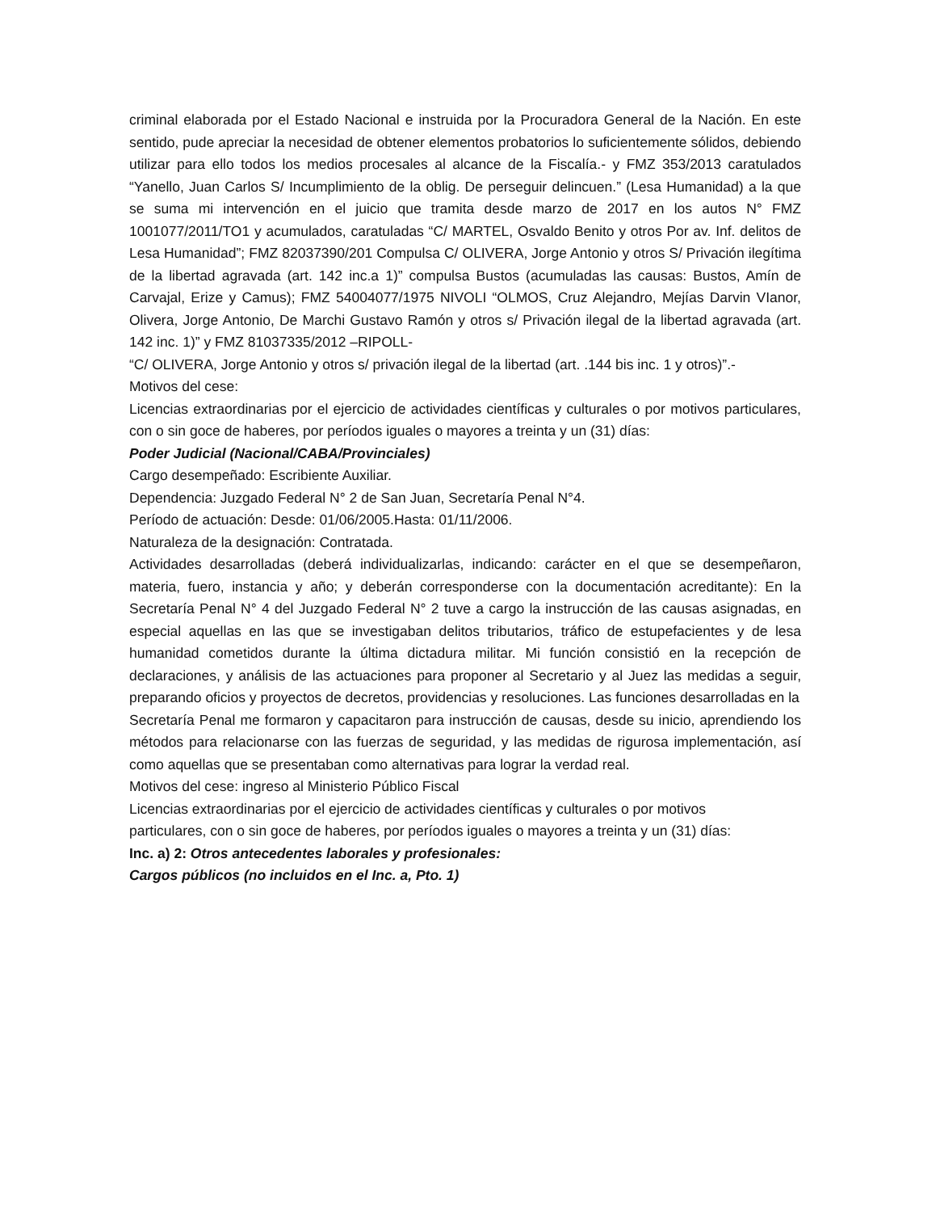criminal elaborada por el Estado Nacional e instruida por la Procuradora General de la Nación. En este sentido, pude apreciar la necesidad de obtener elementos probatorios lo suficientemente sólidos, debiendo utilizar para ello todos los medios procesales al alcance de la Fiscalía.- y FMZ 353/2013 caratulados “Yanello, Juan Carlos S/ Incumplimiento de la oblig. De perseguir delincuen.” (Lesa Humanidad) a la que se suma mi intervención en el juicio que tramita desde marzo de 2017 en los autos N° FMZ 1001077/2011/TO1 y acumulados, caratuladas “C/ MARTEL, Osvaldo Benito y otros Por av. Inf. delitos de Lesa Humanidad”; FMZ 82037390/201 Compulsa C/ OLIVERA, Jorge Antonio y otros S/ Privación ilegítima de la libertad agravada (art. 142 inc.a 1)” compulsa Bustos (acumuladas las causas: Bustos, Amín de Carvajal, Erize y Camus); FMZ 54004077/1975 NIVOLI “OLMOS, Cruz Alejandro, Mejías Darvin VIanor, Olivera, Jorge Antonio, De Marchi Gustavo Ramón y otros s/ Privación ilegal de la libertad agravada (art. 142 inc. 1)” y FMZ 81037335/2012 –RIPOLL-
“C/ OLIVERA, Jorge Antonio y otros s/ privación ilegal de la libertad (art. .144 bis inc. 1 y otros)”.-
Motivos del cese:
Licencias extraordinarias por el ejercicio de actividades científicas y culturales o por motivos particulares, con o sin goce de haberes, por períodos iguales o mayores a treinta y un (31) días:
Poder Judicial (Nacional/CABA/Provinciales)
Cargo desempeñado: Escribiente Auxiliar.
Dependencia: Juzgado Federal N° 2 de San Juan, Secretaría Penal N°4.
Período de actuación: Desde: 01/06/2005.Hasta: 01/11/2006.
Naturaleza de la designación: Contratada.
Actividades desarrolladas (deberá individualizarlas, indicando: carácter en el que se desempeñaron, materia, fuero, instancia y año; y deberán corresponderse con la documentación acreditante): En la Secretaría Penal N° 4 del Juzgado Federal N° 2 tuve a cargo la instrucción de las causas asignadas, en especial aquellas en las que se investigaban delitos tributarios, tráfico de estupefacientes y de lesa humanidad cometidos durante la última dictadura militar. Mi función consistió en la recepción de declaraciones, y análisis de las actuaciones para proponer al Secretario y al Juez las medidas a seguir, preparando oficios y proyectos de decretos, providencias y resoluciones. Las funciones desarrolladas en la
Secretaría Penal me formaron y capacitaron para instrucción de causas, desde su inicio, aprendiendo los métodos para relacionarse con las fuerzas de seguridad, y las medidas de rigurosa implementación, así como aquellas que se presentaban como alternativas para lograr la verdad real.
Motivos del cese: ingreso al Ministerio Público Fiscal
Licencias extraordinarias por el ejercicio de actividades científicas y culturales o por motivos
particulares, con o sin goce de haberes, por períodos iguales o mayores a treinta y un (31) días:
Inc. a) 2: Otros antecedentes laborales y profesionales:
Cargos públicos (no incluidos en el Inc. a, Pto. 1)